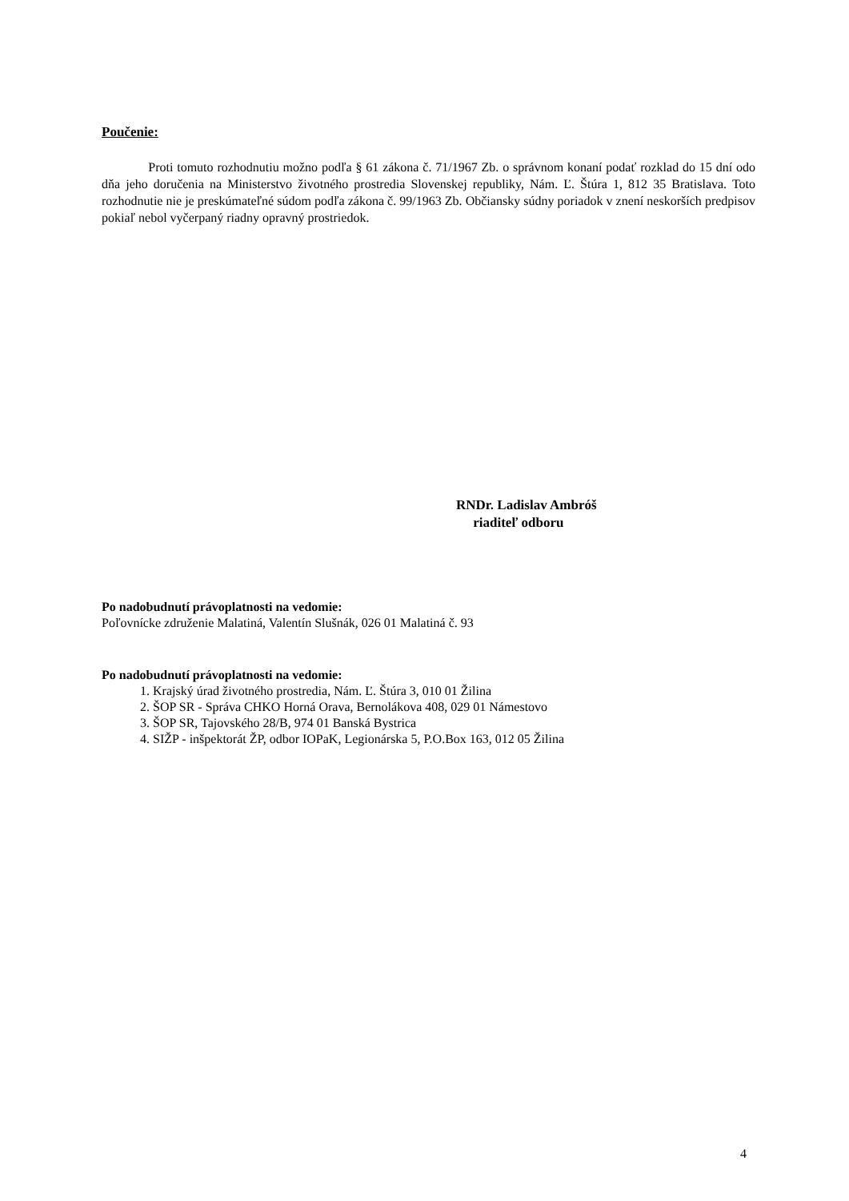Poučenie:
Proti tomuto rozhodnutiu možno podľa § 61 zákona č. 71/1967 Zb. o správnom konaní podať rozklad do 15 dní odo dňa jeho doručenia na Ministerstvo životného prostredia Slovenskej republiky, Nám. Ľ. Štúra 1, 812 35 Bratislava. Toto rozhodnutie nie je preskúmateľné súdom podľa zákona č. 99/1963 Zb. Občiansky súdny poriadok v znení neskorších predpisov pokiaľ nebol vyčerpaný riadny opravný prostriedok.
RNDr. Ladislav Ambróš
riaditeľ odboru
Po nadobudnutí právoplatnosti na vedomie:
Poľovnícke združenie Malatiná, Valentín Slušnák, 026 01 Malatiná č. 93
Po nadobudnutí právoplatnosti na vedomie:
1. Krajský úrad životného prostredia, Nám. Ľ. Štúra 3, 010 01 Žilina
2. ŠOP SR - Správa CHKO Horná Orava, Bernolákova 408, 029 01 Námestovo
3. ŠOP SR, Tajovského 28/B, 974 01 Banská Bystrica
4. SIŽP - inšpektorát ŽP, odbor IOPaK, Legionárska 5, P.O.Box 163, 012 05 Žilina
4